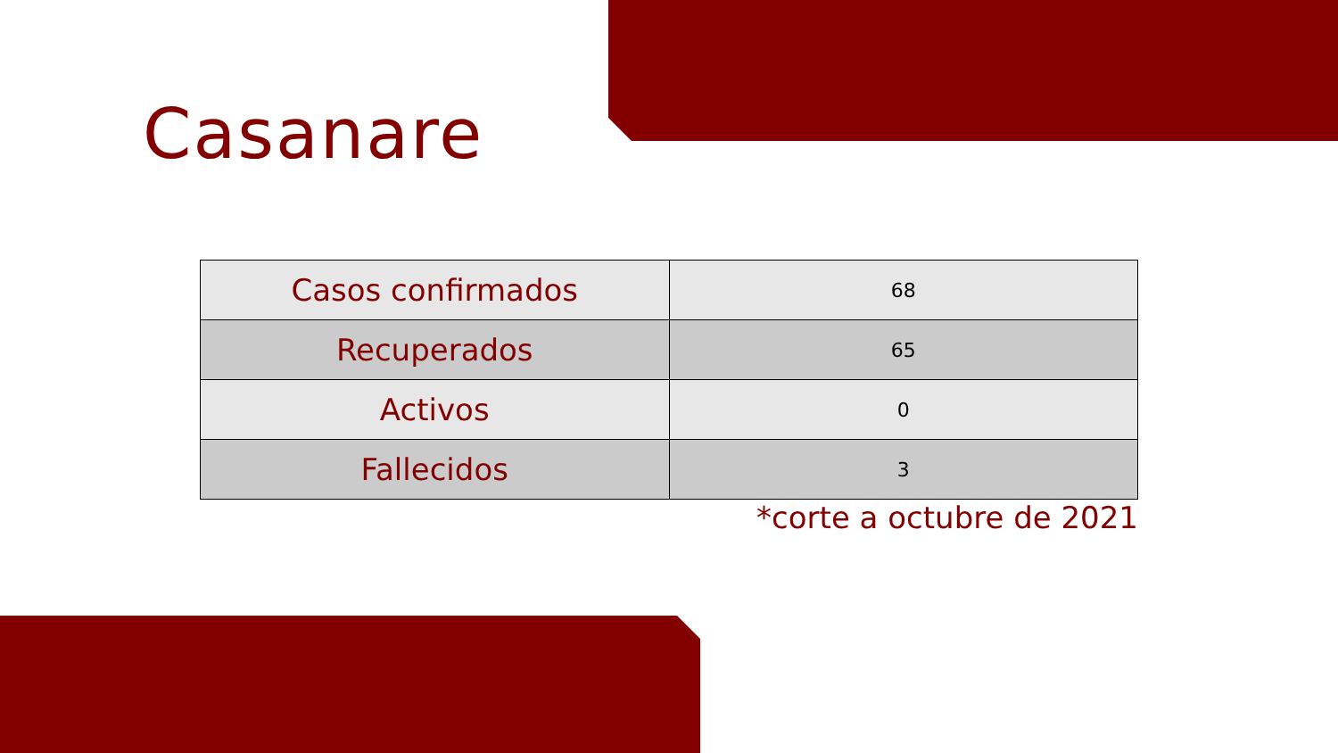Casanare
| Casos confirmados | 68 |
| Recuperados | 65 |
| Activos | 0 |
| Fallecidos | 3 |
*corte a octubre de 2021